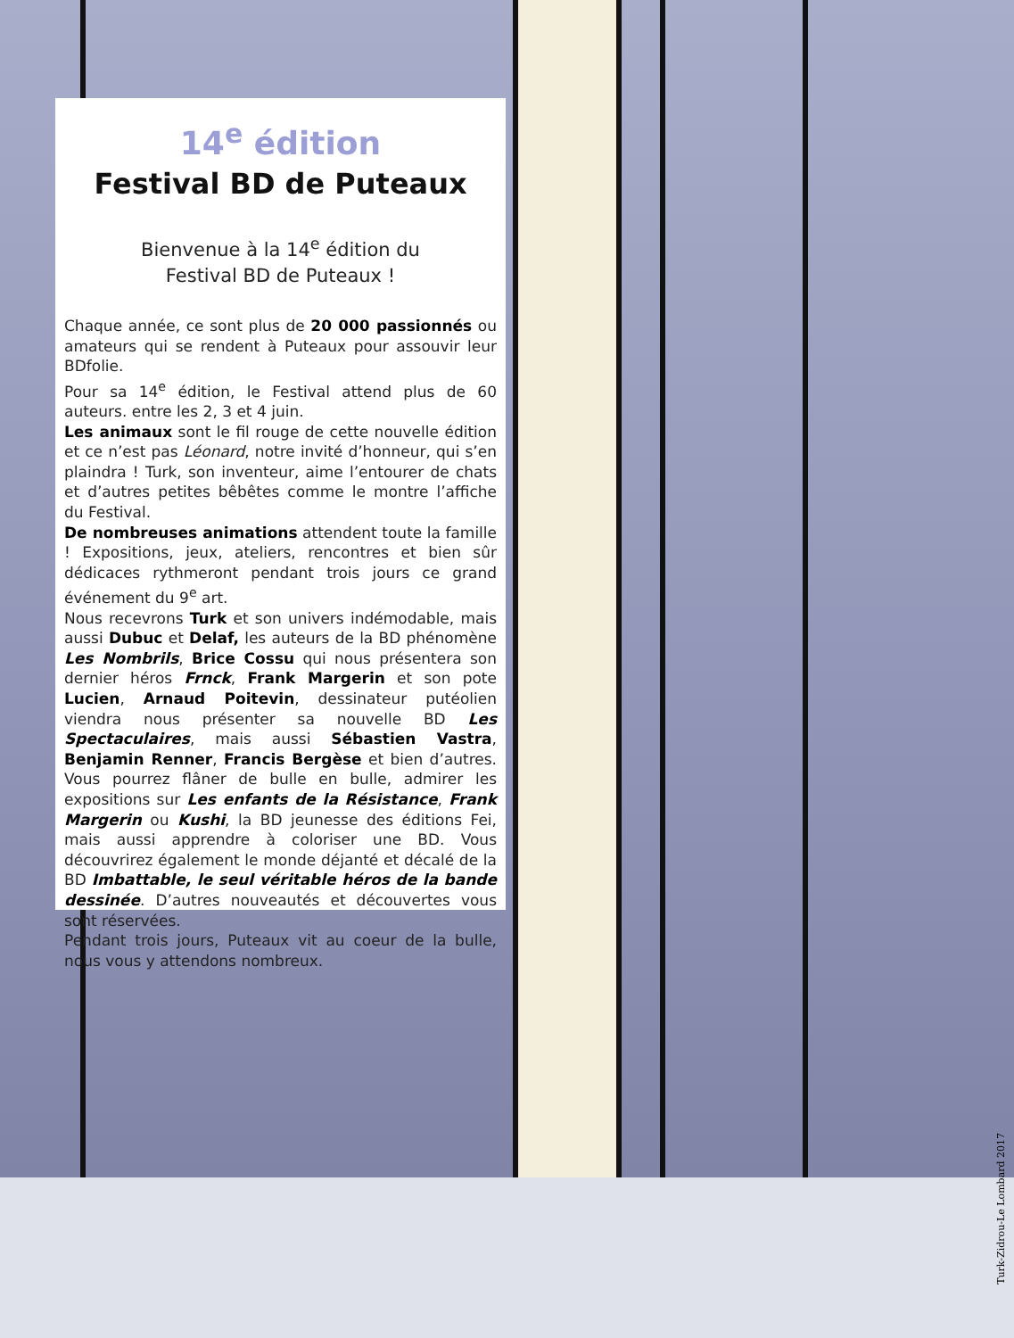14<sup>e</sup> édition
Festival BD de Puteaux
Bienvenue à la 14<sup>e</sup> édition du
Festival BD de Puteaux !
Chaque année, ce sont plus de 20 000 passionnés ou amateurs qui se rendent à Puteaux pour assouvir leur BDfolie.
Pour sa 14<sup>e</sup> édition, le Festival attend plus de 60 auteurs. entre les 2, 3 et 4 juin.
Les animaux sont le fil rouge de cette nouvelle édition et ce n’est pas Léonard, notre invité d’honneur, qui s’en plaindra ! Turk, son inventeur, aime l’entourer de chats et d’autres petites bêbêtes comme le montre l’affiche du Festival.
De nombreuses animations attendent toute la famille ! Expositions, jeux, ateliers, rencontres et bien sûr dédicaces rythmeront pendant trois jours ce grand événement du 9<sup>e</sup> art.
Nous recevrons Turk et son univers indémodable, mais aussi Dubuc et Delaf, les auteurs de la BD phénomène Les Nombrils, Brice Cossu qui nous présentera son dernier héros Frnck, Frank Margerin et son pote Lucien, Arnaud Poitevin, dessinateur putéolien viendra nous présenter sa nouvelle BD Les Spectaculaires, mais aussi Sébastien Vastra, Benjamin Renner, Francis Bergèse et bien d’autres. Vous pourrez flâner de bulle en bulle, admirer les expositions sur Les enfants de la Résistance, Frank Margerin ou Kushi, la BD jeunesse des éditions Fei, mais aussi apprendre à coloriser une BD. Vous découvrirez également le monde déjanté et décalé de la BD Imbattable, le seul véritable héros de la bande dessinée. D’autres nouveautés et découvertes vous sont réservées.
Pendant trois jours, Puteaux vit au coeur de la bulle, nous vous y attendons nombreux.
Turk-Zidrou-Le Lombard 2017